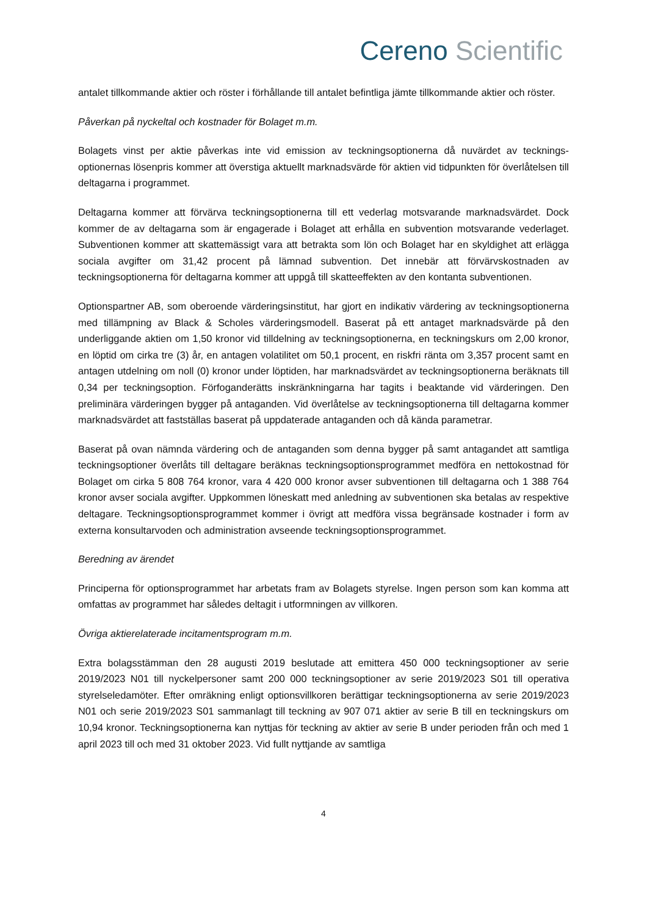Cereno Scientific
antalet tillkommande aktier och röster i förhållande till antalet befintliga jämte tillkommande aktier och röster.
Påverkan på nyckeltal och kostnader för Bolaget m.m.
Bolagets vinst per aktie påverkas inte vid emission av teckningsoptionerna då nuvärdet av tecknings-optionernas lösenpris kommer att överstiga aktuellt marknadsvärde för aktien vid tidpunkten för överlåtelsen till deltagarna i programmet.
Deltagarna kommer att förvärva teckningsoptionerna till ett vederlag motsvarande marknadsvärdet. Dock kommer de av deltagarna som är engagerade i Bolaget att erhålla en subvention motsvarande vederlaget. Subventionen kommer att skattemässigt vara att betrakta som lön och Bolaget har en skyldighet att erlägga sociala avgifter om 31,42 procent på lämnad subvention. Det innebär att förvärvskostnaden av teckningsoptionerna för deltagarna kommer att uppgå till skatteeffekten av den kontanta subventionen.
Optionspartner AB, som oberoende värderingsinstitut, har gjort en indikativ värdering av teckningsoptionerna med tillämpning av Black & Scholes värderingsmodell. Baserat på ett antaget marknadsvärde på den underliggande aktien om 1,50 kronor vid tilldelning av teckningsoptionerna, en teckningskurs om 2,00 kronor, en löptid om cirka tre (3) år, en antagen volatilitet om 50,1 procent, en riskfri ränta om 3,357 procent samt en antagen utdelning om noll (0) kronor under löptiden, har marknadsvärdet av teckningsoptionerna beräknats till 0,34 per teckningsoption. Förfoganderätts inskränkningarna har tagits i beaktande vid värderingen. Den preliminära värderingen bygger på antaganden. Vid överlåtelse av teckningsoptionerna till deltagarna kommer marknadsvärdet att fastställas baserat på uppdaterade antaganden och då kända parametrar.
Baserat på ovan nämnda värdering och de antaganden som denna bygger på samt antagandet att samtliga teckningsoptioner överlåts till deltagare beräknas teckningsoptionsprogrammet medföra en nettokostnad för Bolaget om cirka 5 808 764 kronor, vara 4 420 000 kronor avser subventionen till deltagarna och 1 388 764 kronor avser sociala avgifter. Uppkommen löneskatt med anledning av subventionen ska betalas av respektive deltagare. Teckningsoptionsprogrammet kommer i övrigt att medföra vissa begränsade kostnader i form av externa konsultarvoden och administration avseende teckningsoptionsprogrammet.
Beredning av ärendet
Principerna för optionsprogrammet har arbetats fram av Bolagets styrelse. Ingen person som kan komma att omfattas av programmet har således deltagit i utformningen av villkoren.
Övriga aktierelaterade incitamentsprogram m.m.
Extra bolagsstämman den 28 augusti 2019 beslutade att emittera 450 000 teckningsoptioner av serie 2019/2023 N01 till nyckelpersoner samt 200 000 teckningsoptioner av serie 2019/2023 S01 till operativa styrelseledamöter. Efter omräkning enligt optionsvillkoren berättigar teckningsoptionerna av serie 2019/2023 N01 och serie 2019/2023 S01 sammanlagt till teckning av 907 071 aktier av serie B till en teckningskurs om 10,94 kronor. Teckningsoptionerna kan nyttjas för teckning av aktier av serie B under perioden från och med 1 april 2023 till och med 31 oktober 2023. Vid fullt nyttjande av samtliga
4